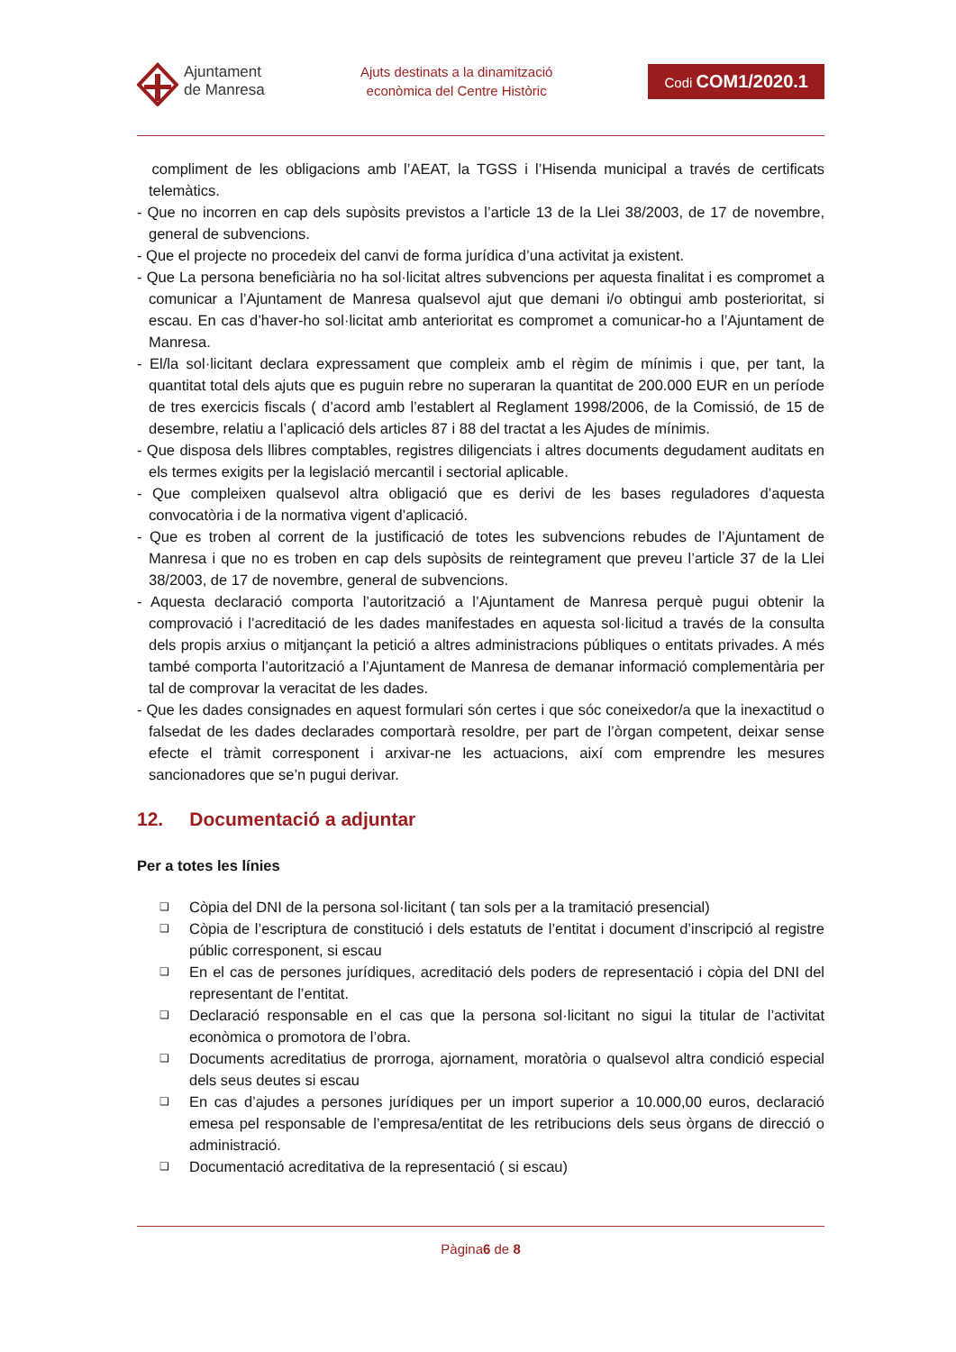Ajuntament
de Manresa
Ajuts destinats a la dinamització
econòmica del Centre Històric
Codi COM1/2020.1
compliment de les obligacions amb l’AEAT, la TGSS i l’Hisenda municipal a través de certificats telemàtics.
- Que no incorren en cap dels supòsits previstos a l’article 13 de la Llei 38/2003, de 17 de novembre, general de subvencions.
- Que el projecte no procedeix del canvi de forma jurídica d’una activitat ja existent.
- Que La persona beneficiària no ha sol·licitat altres subvencions per aquesta finalitat i es compromet a comunicar a l’Ajuntament de Manresa qualsevol ajut que demani i/o obtingui amb posterioritat, si escau. En cas d’haver-ho sol·licitat amb anterioritat es compromet a comunicar-ho a l’Ajuntament de Manresa.
- El/la sol·licitant declara expressament que compleix amb el règim de mínimis i que, per tant, la quantitat total dels ajuts que es puguin rebre no superaran la quantitat de 200.000 EUR en un període de tres exercicis fiscals ( d’acord amb l’establert al Reglament 1998/2006, de la Comissió, de 15 de desembre, relatiu a l’aplicació dels articles 87 i 88 del tractat a les Ajudes de mínimis.
- Que disposa dels llibres comptables, registres diligenciats i altres documents degudament auditats en els termes exigits per la legislació mercantil i sectorial aplicable.
- Que compleixen qualsevol altra obligació que es derivi de les bases reguladores d’aquesta convocatòria i de la normativa vigent d’aplicació.
- Que es troben al corrent de la justificació de totes les subvencions rebudes de l’Ajuntament de Manresa i que no es troben en cap dels supòsits de reintegrament que preveu l’article 37 de la Llei 38/2003, de 17 de novembre, general de subvencions.
- Aquesta declaració comporta l’autorització a l’Ajuntament de Manresa perquè pugui obtenir la comprovació i l’acreditació de les dades manifestades en aquesta sol·licitud a través de la consulta dels propis arxius o mitjançant la petició a altres administracions públiques o entitats privades. A més també comporta l’autorització a l’Ajuntament de Manresa de demanar informació complementària per tal de comprovar la veracitat de les dades.
- Que les dades consignades en aquest formulari són certes i que sóc coneixedor/a que la inexactitud o falsedat de les dades declarades comportarà resoldre, per part de l’òrgan competent, deixar sense efecte el tràmit corresponent i arxivar-ne les actuacions, així com emprendre les mesures sancionadores que se’n pugui derivar.
12. Documentació a adjuntar
Per a totes les línies
❑ Còpia del DNI de la persona sol·licitant ( tan sols per a la tramitació presencial)
❑ Còpia de l’escriptura de constitució i dels estatuts de l’entitat i document d’inscripció al registre públic corresponent, si escau
❑ En el cas de persones jurídiques, acreditació dels poders de representació i còpia del DNI del representant de l’entitat.
❑ Declaració responsable en el cas que la persona sol·licitant no sigui la titular de l’activitat econòmica o promotora de l’obra.
❑ Documents acreditatius de prorroga, ajornament, moratòria o qualsevol altra condició especial dels seus deutes si escau
❑ En cas d’ajudes a persones jurídiques per un import superior a 10.000,00 euros, declaració emesa pel responsable de l’empresa/entitat de les retribucions dels seus òrgans de direcció o administració.
❑ Documentació acreditativa de la representació ( si escau)
Pàgina6 de 8